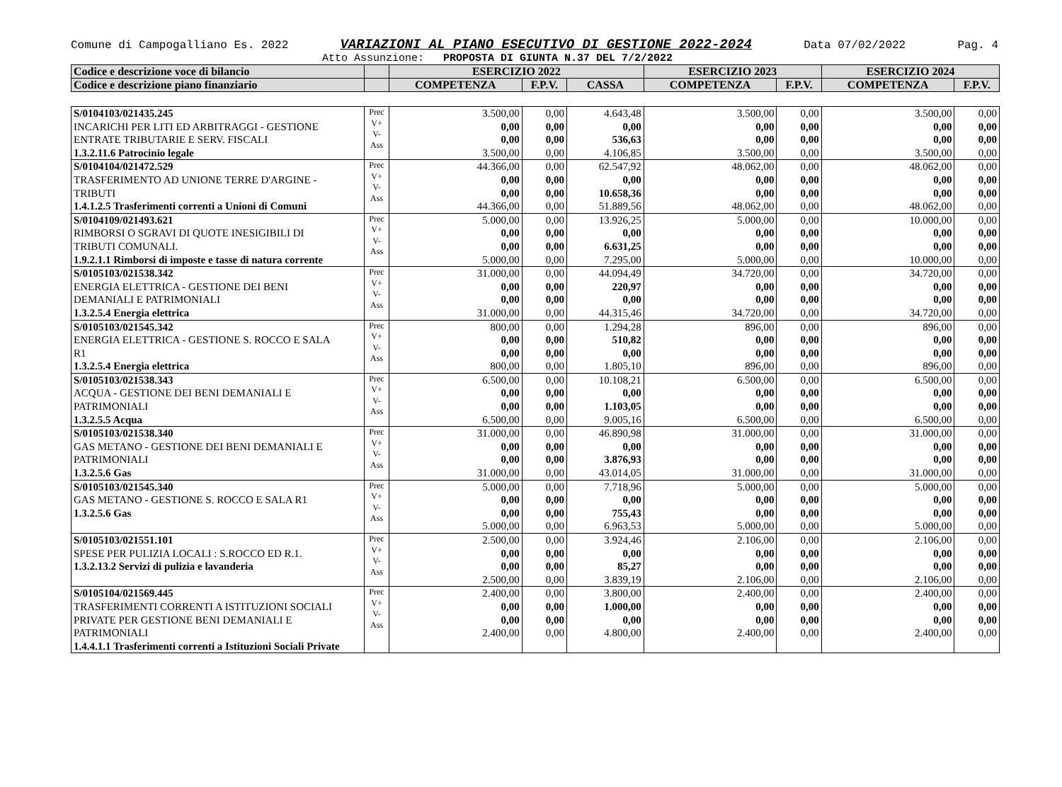Comune di Campogalliano Es. 2022 VARIAZIONI AL PIANO ESECUTIVO DI GESTIONE 2022-2024 Data 07/02/2022 Pag. 4
Atto Assunzione: PROPOSTA DI GIUNTA N.37 DEL 7/2/2022
| Codice e descrizione voce di bilancio | | ESERCIZIO 2022 | | | ESERCIZIO 2023 | | ESERCIZIO 2024 | |
| Codice e descrizione piano finanziario | | COMPETENZA | F.P.V. | CASSA | COMPETENZA | F.P.V. | COMPETENZA | F.P.V. |
| S/0104103/021435.245 INCARICHI PER LITI ED ARBITRAGGI - GESTIONE ENTRATE TRIBUTARIE E SERV. FISCALI 1.3.2.11.6 Patrocinio legale | Prec V+ V- Ass | 3.500,00 0,00 0,00 3.500,00 | 0,00 0,00 0,00 0,00 | 4.643,48 0,00 536,63 4.106,85 | 3.500,00 0,00 0,00 3.500,00 | 0,00 0,00 0,00 0,00 | 3.500,00 0,00 0,00 3.500,00 | 0,00 0,00 0,00 0,00 |
| S/0104104/021472.529 TRASFERIMENTO AD UNIONE TERRE D'ARGINE - TRIBUTI 1.4.1.2.5 Trasferimenti correnti a Unioni di Comuni | Prec V+ V- Ass | 44.366,00 0,00 0,00 44.366,00 | 0,00 0,00 0,00 0,00 | 62.547,92 0,00 10.658,36 51.889,56 | 48.062,00 0,00 0,00 48.062,00 | 0,00 0,00 0,00 0,00 | 48.062,00 0,00 0,00 48.062,00 | 0,00 0,00 0,00 0,00 |
| S/0104109/021493.621 RIMBORSI O SGRAVI DI QUOTE INESIGIBILI DI TRIBUTI COMUNALI. 1.9.2.1.1 Rimborsi di imposte e tasse di natura corrente | Prec V+ V- Ass | 5.000,00 0,00 0,00 5.000,00 | 0,00 0,00 0,00 0,00 | 13.926,25 0,00 6.631,25 7.295,00 | 5.000,00 0,00 0,00 5.000,00 | 0,00 0,00 0,00 0,00 | 10.000,00 0,00 0,00 10.000,00 | 0,00 0,00 0,00 0,00 |
| S/0105103/021538.342 ENERGIA ELETTRICA - GESTIONE DEI BENI DEMANIALI E PATRIMONIALI 1.3.2.5.4 Energia elettrica | Prec V+ V- Ass | 31.000,00 0,00 0,00 31.000,00 | 0,00 0,00 0,00 0,00 | 44.094,49 220,97 0,00 44.315,46 | 34.720,00 0,00 0,00 34.720,00 | 0,00 0,00 0,00 0,00 | 34.720,00 0,00 0,00 34.720,00 | 0,00 0,00 0,00 0,00 |
| S/0105103/021545.342 ENERGIA ELETTRICA - GESTIONE S. ROCCO E SALA R1 1.3.2.5.4 Energia elettrica | Prec V+ V- Ass | 800,00 0,00 0,00 800,00 | 0,00 0,00 0,00 0,00 | 1.294,28 510,82 0,00 1.805,10 | 896,00 0,00 0,00 896,00 | 0,00 0,00 0,00 0,00 | 896,00 0,00 0,00 896,00 | 0,00 0,00 0,00 0,00 |
| S/0105103/021538.343 ACQUA - GESTIONE DEI BENI DEMANIALI E PATRIMONIALI 1.3.2.5.5 Acqua | Prec V+ V- Ass | 6.500,00 0,00 0,00 6.500,00 | 0,00 0,00 0,00 0,00 | 10.108,21 0,00 1.103,05 9.005,16 | 6.500,00 0,00 0,00 6.500,00 | 0,00 0,00 0,00 0,00 | 6.500,00 0,00 0,00 6.500,00 | 0,00 0,00 0,00 0,00 |
| S/0105103/021538.340 GAS METANO - GESTIONE DEI BENI DEMANIALI E PATRIMONIALI 1.3.2.5.6 Gas | Prec V+ V- Ass | 31.000,00 0,00 0,00 31.000,00 | 0,00 0,00 0,00 0,00 | 46.890,98 0,00 3.876,93 43.014,05 | 31.000,00 0,00 0,00 31.000,00 | 0,00 0,00 0,00 0,00 | 31.000,00 0,00 0,00 31.000,00 | 0,00 0,00 0,00 0,00 |
| S/0105103/021545.340 GAS METANO - GESTIONE S. ROCCO E SALA R1 1.3.2.5.6 Gas | Prec V+ V- Ass | 5.000,00 0,00 0,00 5.000,00 | 0,00 0,00 0,00 0,00 | 7.718,96 0,00 755,43 6.963,53 | 5.000,00 0,00 0,00 5.000,00 | 0,00 0,00 0,00 0,00 | 5.000,00 0,00 0,00 5.000,00 | 0,00 0,00 0,00 0,00 |
| S/0105103/021551.101 SPESE PER PULIZIA LOCALI : S.ROCCO ED R.1. 1.3.2.13.2 Servizi di pulizia e lavanderia | Prec V+ V- Ass | 2.500,00 0,00 0,00 2.500,00 | 0,00 0,00 0,00 0,00 | 3.924,46 0,00 85,27 3.839,19 | 2.106,00 0,00 0,00 2.106,00 | 0,00 0,00 0,00 0,00 | 2.106,00 0,00 0,00 2.106,00 | 0,00 0,00 0,00 0,00 |
| S/0105104/021569.445 TRASFERIMENTI CORRENTI A ISTITUZIONI SOCIALI PRIVATE PER GESTIONE BENI DEMANIALI E PATRIMONIALI 1.4.4.1.1 Trasferimenti correnti a Istituzioni Sociali Private | Prec V+ V- Ass | 2.400,00 0,00 0,00 2.400,00 | 0,00 0,00 0,00 0,00 | 3.800,00 1.000,00 0,00 4.800,00 | 2.400,00 0,00 0,00 2.400,00 | 0,00 0,00 0,00 0,00 | 2.400,00 0,00 0,00 2.400,00 | 0,00 0,00 0,00 0,00 |